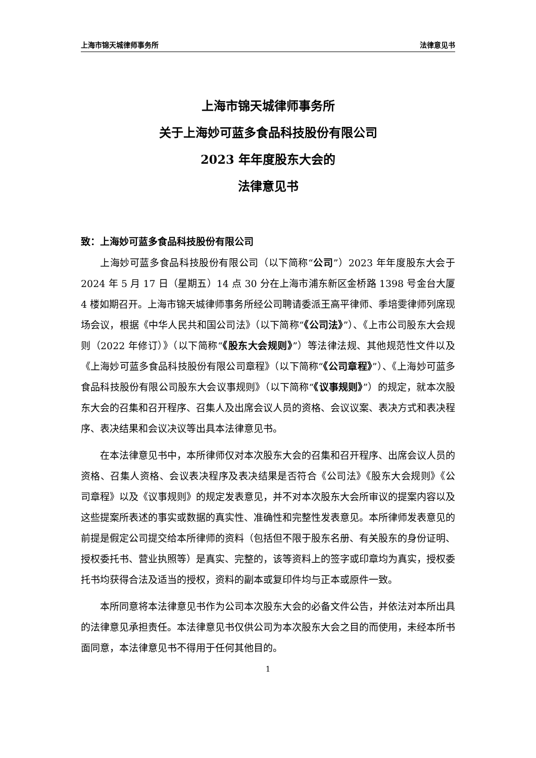上海市锦天城律师事务所 法律意见书
上海市锦天城律师事务所
关于上海妙可蓝多食品科技股份有限公司
2023 年年度股东大会的
法律意见书
致：上海妙可蓝多食品科技股份有限公司
上海妙可蓝多食品科技股份有限公司（以下简称“公司”）2023 年年度股东大会于 2024 年 5 月 17 日（星期五）14 点 30 分在上海市浦东新区金桥路 1398 号金台大厦 4 楼如期召开。上海市锦天城律师事务所经公司聘请委派王高平律师、季培雯律师列席现场会议，根据《中华人民共和国公司法》（以下简称“《公司法》”）、《上市公司股东大会规则（2022 年修订）》（以下简称“《股东大会规则》”）等法律法规、其他规范性文件以及《上海妙可蓝多食品科技股份有限公司章程》（以下简称“《公司章程》”）、《上海妙可蓝多食品科技股份有限公司股东大会议事规则》（以下简称“《议事规则》”）的规定，就本次股东大会的召集和召开程序、召集人及出席会议人员的资格、会议议案、表决方式和表决程序、表决结果和会议决议等出具本法律意见书。
在本法律意见书中，本所律师仅对本次股东大会的召集和召开程序、出席会议人员的资格、召集人资格、会议表决程序及表决结果是否符合《公司法》《股东大会规则》《公司章程》以及《议事规则》的规定发表意见，并不对本次股东大会所审议的提案内容以及这些提案所表述的事实或数据的真实性、准确性和完整性发表意见。本所律师发表意见的前提是假定公司提交给本所律师的资料（包括但不限于股东名册、有关股东的身份证明、授权委托书、营业执照等）是真实、完整的，该等资料上的签字或印章均为真实，授权委托书均获得合法及适当的授权，资料的副本或复印件均与正本或原件一致。
本所同意将本法律意见书作为公司本次股东大会的必备文件公告，并依法对本所出具的法律意见承担责任。本法律意见书仅供公司为本次股东大会之目的而使用，未经本所书面同意，本法律意见书不得用于任何其他目的。
1